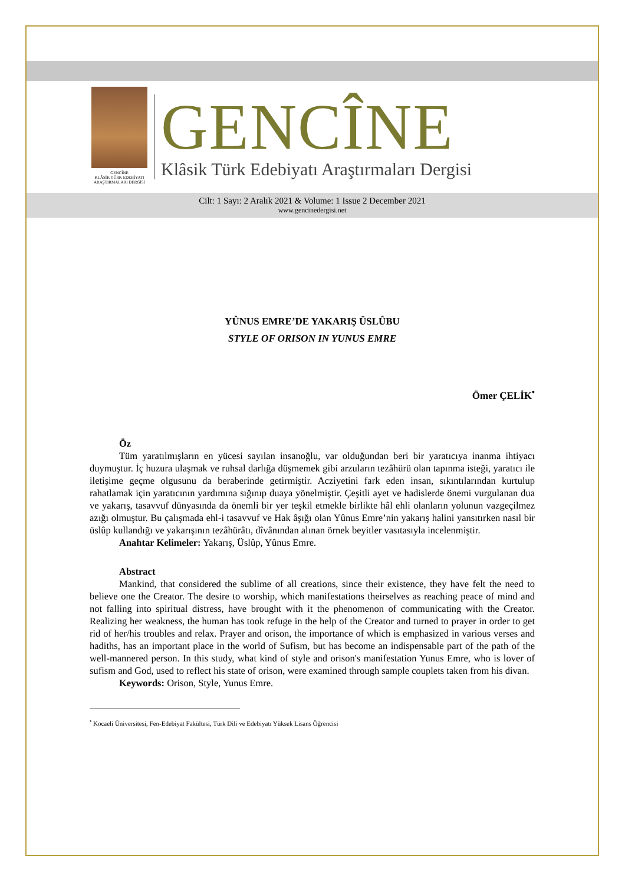GENCÎNE
KLÂSİK TÜRK EDEBİYATI ARAŞTIRMALARI DERGİSİ
GENCÎNE
Klâsik Türk Edebiyatı Araştırmaları Dergisi
Cilt: 1 Sayı: 2 Aralık 2021 & Volume: 1 Issue 2 December 2021
www.gencinedergisi.net
YÛNUS EMRE’DE YAKARIŞ ÜSLÛBU
STYLE OF ORISON IN YUNUS EMRE
Ömer ÇELİK<sup>•</sup>
Öz
Tüm yaratılmışların en yücesi sayılan insanoğlu, var olduğundan beri bir yaratıcıya inanma ihtiyacı duymuştur. İç huzura ulaşmak ve ruhsal darlığa düşmemek gibi arzuların tezâhürü olan tapınma isteği, yaratıcı ile iletişime geçme olgusunu da beraberinde getirmiştir. Acziyetini fark eden insan, sıkıntılarından kurtulup rahatlamak için yaratıcının yardımına sığınıp duaya yönelmiştir. Çeşitli ayet ve hadislerde önemi vurgulanan dua ve yakarış, tasavvuf dünyasında da önemli bir yer teşkil etmekle birlikte hâl ehli olanların yolunun vazgeçilmez azığı olmuştur. Bu çalışmada ehl-i tasavvuf ve Hak âşığı olan Yûnus Emre’nin yakarış halini yansıtırken nasıl bir üslûp kullandığı ve yakarışının tezâhürâtı, dîvânından alınan örnek beyitler vasıtasıyla incelenmiştir.
Anahtar Kelimeler: Yakarış, Üslûp, Yûnus Emre.
Abstract
Mankind, that considered the sublime of all creations, since their existence, they have felt the need to believe one the Creator. The desire to worship, which manifestations theirselves as reaching peace of mind and not falling into spiritual distress, have brought with it the phenomenon of communicating with the Creator. Realizing her weakness, the human has took refuge in the help of the Creator and turned to prayer in order to get rid of her/his troubles and relax. Prayer and orison, the importance of which is emphasized in various verses and hadiths, has an important place in the world of Sufism, but has become an indispensable part of the path of the well-mannered person. In this study, what kind of style and orison's manifestation Yunus Emre, who is lover of sufism and God, used to reflect his state of orison, were examined through sample couplets taken from his divan.
Keywords: Orison, Style, Yunus Emre.
<sup>•</sup> Kocaeli Üniversitesi, Fen-Edebiyat Fakültesi, Türk Dili ve Edebiyatı Yüksek Lisans Öğrencisi